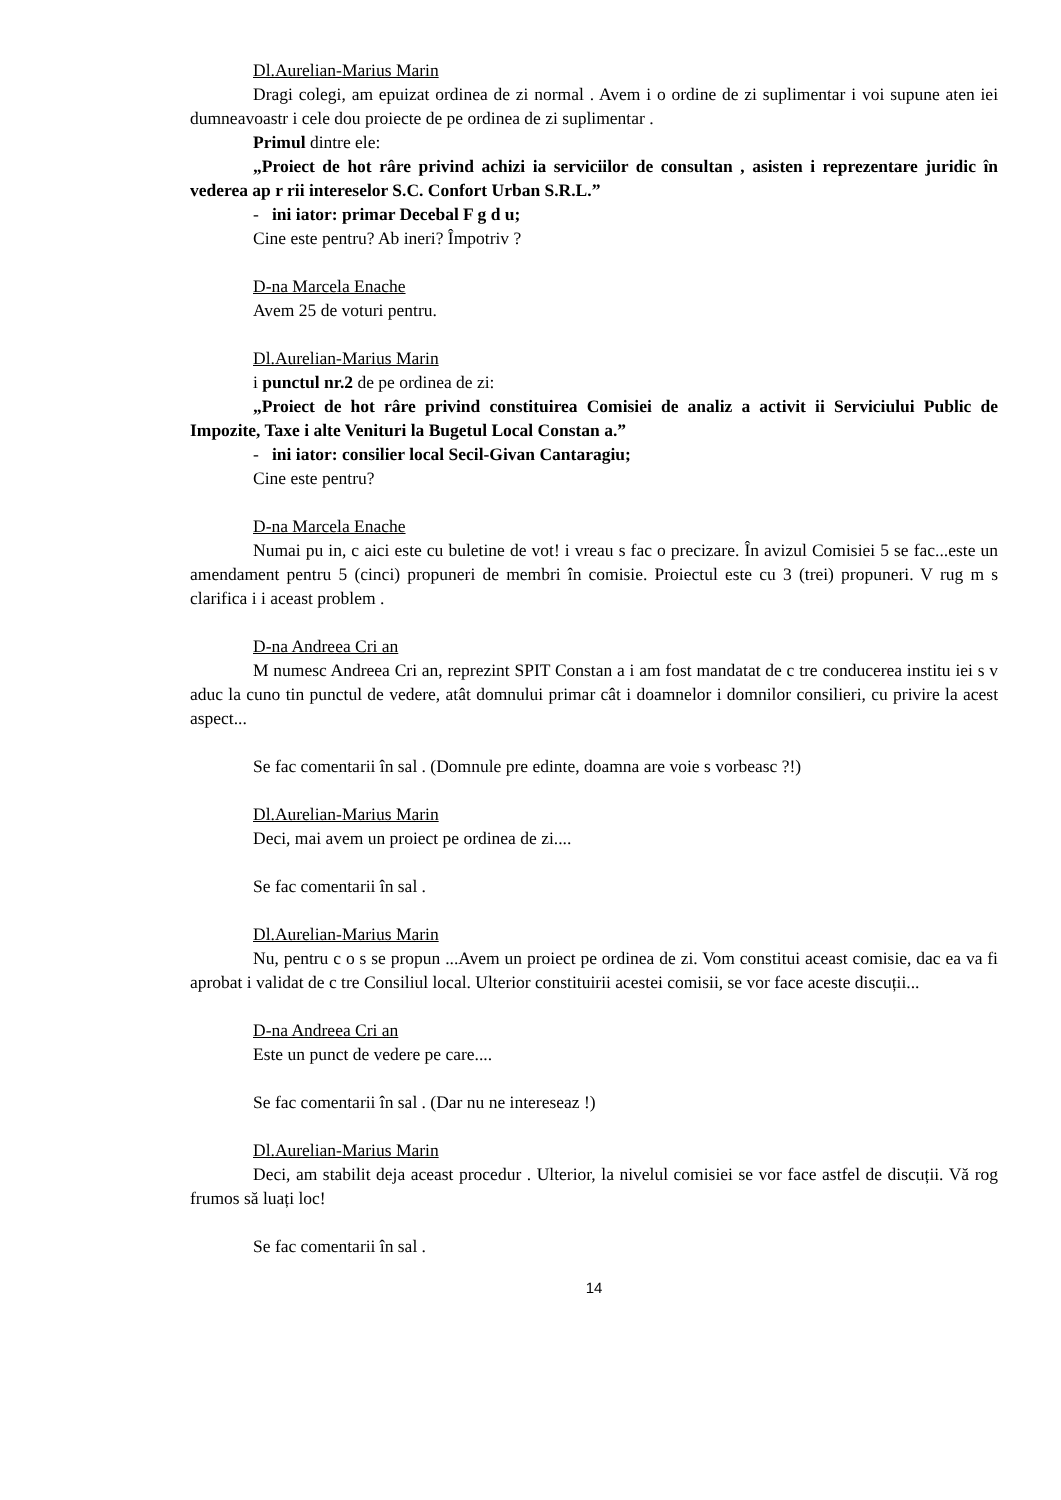Dl.Aurelian-Marius Marin
Dragi colegi, am epuizat ordinea de zi normal . Avem i o ordine de zi suplimentar i voi supune aten iei dumneavoastr i cele dou proiecte de pe ordinea de zi suplimentar .
Primul dintre ele:
„Proiect de hot râre privind achizi ia serviciilor de consultan , asisten i reprezentare juridic în vederea ap r rii intereselor S.C. Confort Urban S.R.L.”
- ini iator: primar Decebal F g d u;
Cine este pentru? Ab ineri? Împotriv ?
D-na Marcela Enache
Avem 25 de voturi pentru.
Dl.Aurelian-Marius Marin
i punctul nr.2 de pe ordinea de zi:
„Proiect de hot râre privind constituirea Comisiei de analiz a activit ii Serviciului Public de Impozite, Taxe i alte Venituri la Bugetul Local Constan a.”
- ini iator: consilier local Secil-Givan Cantaragiu;
Cine este pentru?
D-na Marcela Enache
Numai pu in, c aici este cu buletine de vot! i vreau s fac o precizare. În avizul Comisiei 5 se fac...este un amendament pentru 5 (cinci) propuneri de membri în comisie. Proiectul este cu 3 (trei) propuneri. V rug m s clarifica i i aceast problem .
D-na Andreea Cri an
M numesc Andreea Cri an, reprezint SPIT Constan a i am fost mandatat de c tre conducerea institu iei s v aduc la cuno tin punctul de vedere, atât domnului primar cât i doamnelor i domnilor consilieri, cu privire la acest aspect...
Se fac comentarii în sal . (Domnule pre edinte, doamna are voie s vorbeasc ?!)
Dl.Aurelian-Marius Marin
Deci, mai avem un proiect pe ordinea de zi....
Se fac comentarii în sal .
Dl.Aurelian-Marius Marin
Nu, pentru c o s se propun ...Avem un proiect pe ordinea de zi. Vom constitui aceast comisie, dac ea va fi aprobat i validat de c tre Consiliul local. Ulterior constituirii acestei comisii, se vor face aceste discuții...
D-na Andreea Cri an
Este un punct de vedere pe care....
Se fac comentarii în sal . (Dar nu ne intereseaz !)
Dl.Aurelian-Marius Marin
Deci, am stabilit deja aceast procedur . Ulterior, la nivelul comisiei se vor face astfel de discuții. Vă rog frumos să luați loc!
Se fac comentarii în sal .
14